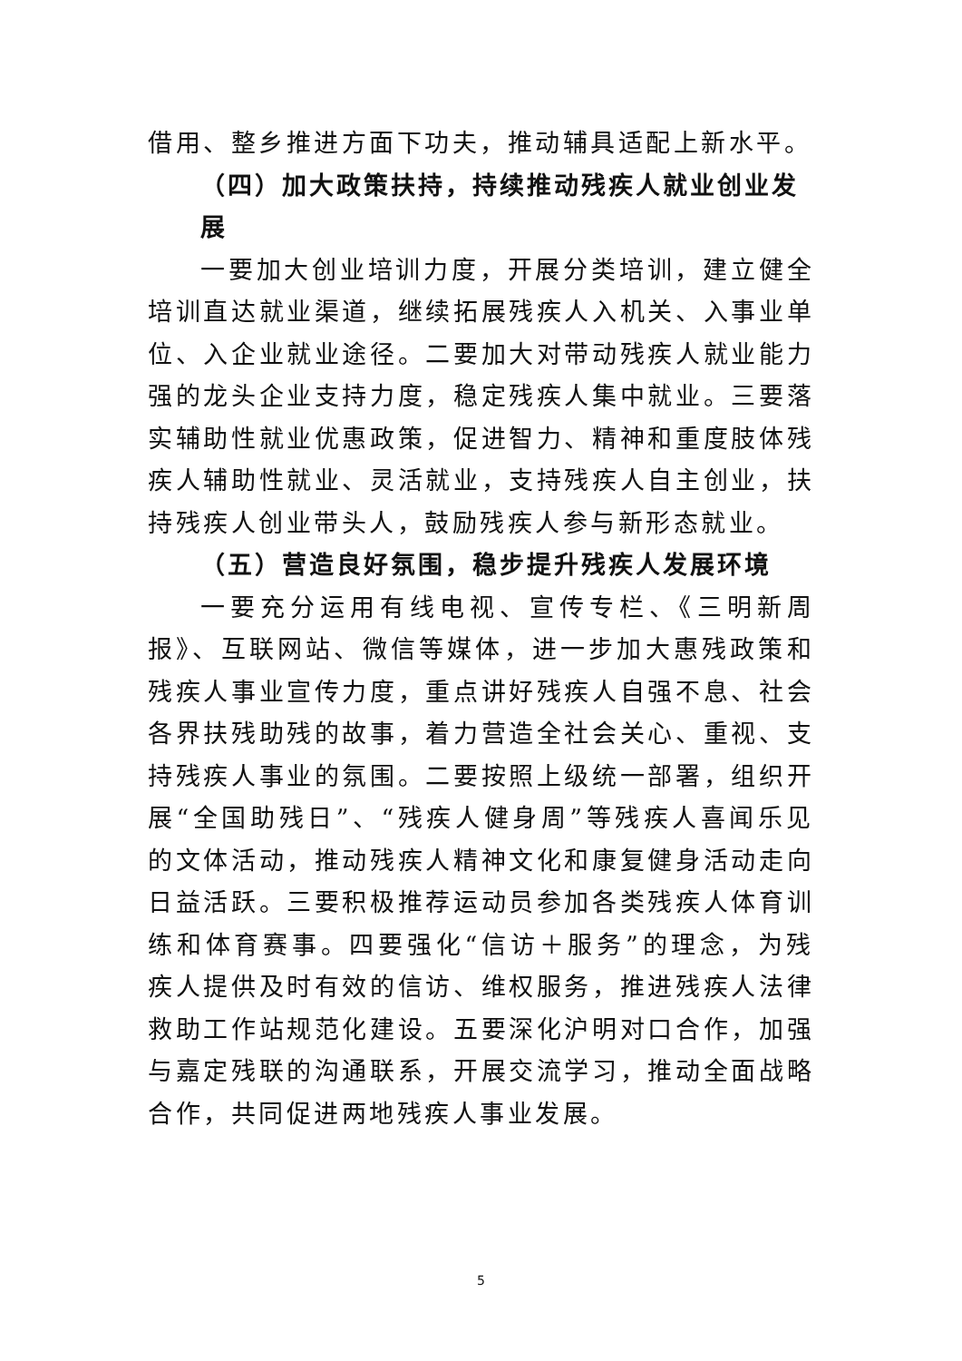借用、整乡推进方面下功夫，推动辅具适配上新水平。
（四）加大政策扶持，持续推动残疾人就业创业发展
一要加大创业培训力度，开展分类培训，建立健全培训直达就业渠道，继续拓展残疾人入机关、入事业单位、入企业就业途径。二要加大对带动残疾人就业能力强的龙头企业支持力度，稳定残疾人集中就业。三要落实辅助性就业优惠政策，促进智力、精神和重度肢体残疾人辅助性就业、灵活就业，支持残疾人自主创业，扶持残疾人创业带头人，鼓励残疾人参与新形态就业。
（五）营造良好氛围，稳步提升残疾人发展环境
一要充分运用有线电视、宣传专栏、《三明新周报》、互联网站、微信等媒体，进一步加大惠残政策和残疾人事业宣传力度，重点讲好残疾人自强不息、社会各界扶残助残的故事，着力营造全社会关心、重视、支持残疾人事业的氛围。二要按照上级统一部署，组织开展“全国助残日”、“残疾人健身周”等残疾人喜闻乐见的文体活动，推动残疾人精神文化和康复健身活动走向日益活跃。三要积极推荐运动员参加各类残疾人体育训练和体育赛事。四要强化“信访＋服务”的理念，为残疾人提供及时有效的信访、维权服务，推进残疾人法律救助工作站规范化建设。五要深化沪明对口合作，加强与嘉定残联的沟通联系，开展交流学习，推动全面战略合作，共同促进两地残疾人事业发展。
5